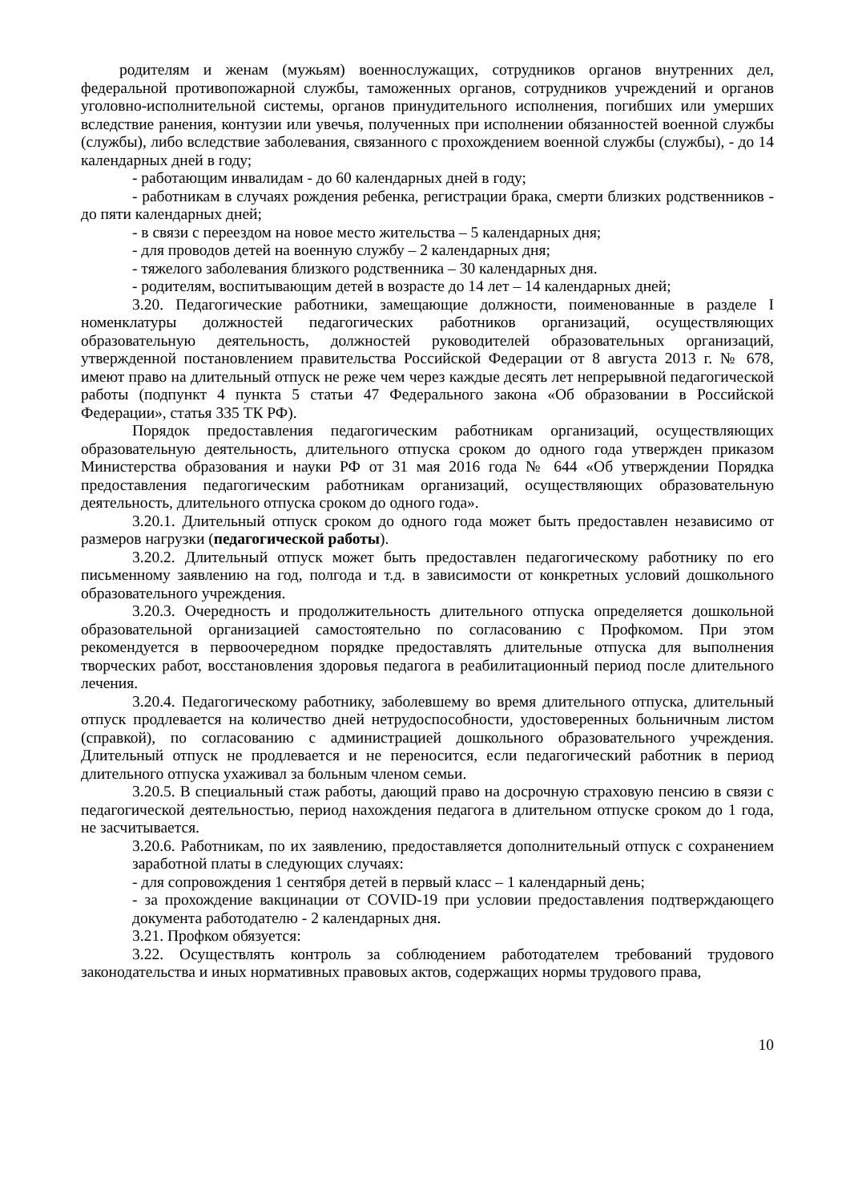родителям и женам (мужьям) военнослужащих, сотрудников органов внутренних дел, федеральной противопожарной службы, таможенных органов, сотрудников учреждений и органов уголовно-исполнительной системы, органов принудительного исполнения, погибших или умерших вследствие ранения, контузии или увечья, полученных при исполнении обязанностей военной службы (службы), либо вследствие заболевания, связанного с прохождением военной службы (службы), - до 14 календарных дней в году;
- работающим инвалидам - до 60 календарных дней в году;
- работникам в случаях рождения ребенка, регистрации брака, смерти близких родственников - до пяти календарных дней;
- в связи с переездом на новое место жительства – 5 календарных дня;
- для проводов детей на военную службу – 2 календарных дня;
- тяжелого заболевания близкого родственника – 30 календарных дня.
- родителям, воспитывающим детей в возрасте до 14 лет – 14 календарных дней;
3.20. Педагогические работники, замещающие должности, поименованные в разделе I номенклатуры должностей педагогических работников организаций, осуществляющих образовательную деятельность, должностей руководителей образовательных организаций, утвержденной постановлением правительства Российской Федерации от 8 августа 2013 г. № 678, имеют право на длительный отпуск не реже чем через каждые десять лет непрерывной педагогической работы (подпункт 4 пункта 5 статьи 47 Федерального закона «Об образовании в Российской Федерации», статья 335 ТК РФ).
Порядок предоставления педагогическим работникам организаций, осуществляющих образовательную деятельность, длительного отпуска сроком до одного года утвержден приказом Министерства образования и науки РФ от 31 мая 2016 года № 644 «Об утверждении Порядка предоставления педагогическим работникам организаций, осуществляющих образовательную деятельность, длительного отпуска сроком до одного года».
3.20.1. Длительный отпуск сроком до одного года может быть предоставлен независимо от размеров нагрузки (педагогической работы).
3.20.2. Длительный отпуск может быть предоставлен педагогическому работнику по его письменному заявлению на год, полгода и т.д. в зависимости от конкретных условий дошкольного образовательного учреждения.
3.20.3. Очередность и продолжительность длительного отпуска определяется дошкольной образовательной организацией самостоятельно по согласованию с Профкомом. При этом рекомендуется в первоочередном порядке предоставлять длительные отпуска для выполнения творческих работ, восстановления здоровья педагога в реабилитационный период после длительного лечения.
3.20.4. Педагогическому работнику, заболевшему во время длительного отпуска, длительный отпуск продлевается на количество дней нетрудоспособности, удостоверенных больничным листом (справкой), по согласованию с администрацией дошкольного образовательного учреждения. Длительный отпуск не продлевается и не переносится, если педагогический работник в период длительного отпуска ухаживал за больным членом семьи.
3.20.5. В специальный стаж работы, дающий право на досрочную страховую пенсию в связи с педагогической деятельностью, период нахождения педагога в длительном отпуске сроком до 1 года, не засчитывается.
3.20.6. Работникам, по их заявлению, предоставляется дополнительный отпуск с сохранением заработной платы в следующих случаях:
- для сопровождения 1 сентября детей в первый класс – 1 календарный день;
- за прохождение вакцинации от COVID-19 при условии предоставления подтверждающего документа работодателю - 2 календарных дня.
3.21. Профком обязуется:
3.22. Осуществлять контроль за соблюдением работодателем требований трудового законодательства и иных нормативных правовых актов, содержащих нормы трудового права,
10